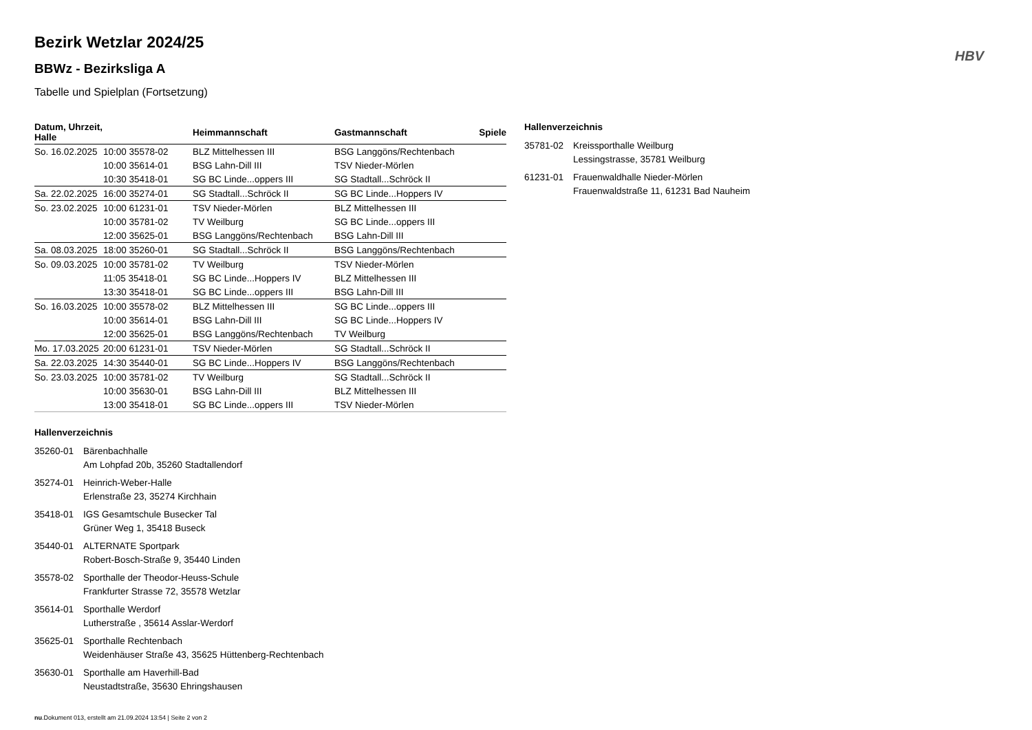HBV
Bezirk Wetzlar 2024/25
BBWz - Bezirksliga A
Tabelle und Spielplan (Fortsetzung)
| Datum, Uhrzeit, Halle | | Heimmannschaft | Gastmannschaft | Spiele |
| --- | --- | --- | --- | --- |
| So. 16.02.2025 | 10:00 35578-02 | BLZ Mittelhessen III | BSG Langgöns/Rechtenbach | |
| | 10:00 35614-01 | BSG Lahn-Dill III | TSV Nieder-Mörlen | |
| | 10:30 35418-01 | SG BC Linde...oppers III | SG Stadtall...Schröck II | |
| Sa. 22.02.2025 | 16:00 35274-01 | SG Stadtall...Schröck II | SG BC Linde...Hoppers IV | |
| So. 23.02.2025 | 10:00 61231-01 | TSV Nieder-Mörlen | BLZ Mittelhessen III | |
| | 10:00 35781-02 | TV Weilburg | SG BC Linde...oppers III | |
| | 12:00 35625-01 | BSG Langgöns/Rechtenbach | BSG Lahn-Dill III | |
| Sa. 08.03.2025 | 18:00 35260-01 | SG Stadtall...Schröck II | BSG Langgöns/Rechtenbach | |
| So. 09.03.2025 | 10:00 35781-02 | TV Weilburg | TSV Nieder-Mörlen | |
| | 11:05 35418-01 | SG BC Linde...Hoppers IV | BLZ Mittelhessen III | |
| | 13:30 35418-01 | SG BC Linde...oppers III | BSG Lahn-Dill III | |
| So. 16.03.2025 | 10:00 35578-02 | BLZ Mittelhessen III | SG BC Linde...oppers III | |
| | 10:00 35614-01 | BSG Lahn-Dill III | SG BC Linde...Hoppers IV | |
| | 12:00 35625-01 | BSG Langgöns/Rechtenbach | TV Weilburg | |
| Mo. 17.03.2025 | 20:00 61231-01 | TSV Nieder-Mörlen | SG Stadtall...Schröck II | |
| Sa. 22.03.2025 | 14:30 35440-01 | SG BC Linde...Hoppers IV | BSG Langgöns/Rechtenbach | |
| So. 23.03.2025 | 10:00 35781-02 | TV Weilburg | SG Stadtall...Schröck II | |
| | 10:00 35630-01 | BSG Lahn-Dill III | BLZ Mittelhessen III | |
| | 13:00 35418-01 | SG BC Linde...oppers III | TSV Nieder-Mörlen | |
Hallenverzeichnis
35260-01 Bärenbachhalle
Am Lohpfad 20b, 35260 Stadtallendorf
35274-01 Heinrich-Weber-Halle
Erlenstraße 23, 35274 Kirchhain
35418-01 IGS Gesamtschule Busecker Tal
Grüner Weg 1, 35418 Buseck
35440-01 ALTERNATE Sportpark
Robert-Bosch-Straße 9, 35440 Linden
35578-02 Sporthalle der Theodor-Heuss-Schule
Frankfurter Strasse 72, 35578 Wetzlar
35614-01 Sporthalle Werdorf
Lutherstraße , 35614 Asslar-Werdorf
35625-01 Sporthalle Rechtenbach
Weidenhäuser Straße 43, 35625 Hüttenberg-Rechtenbach
35630-01 Sporthalle am Haverhill-Bad
Neustadtstraße, 35630 Ehringshausen
nu.Dokument 013, erstellt am 21.09.2024 13:54 | Seite 2 von 2
Hallenverzeichnis
35781-02 Kreissporthalle Weilburg
Lessingstrasse, 35781 Weilburg
61231-01 Frauenwaldhalle Nieder-Mörlen
Frauenwaldstraße 11, 61231 Bad Nauheim